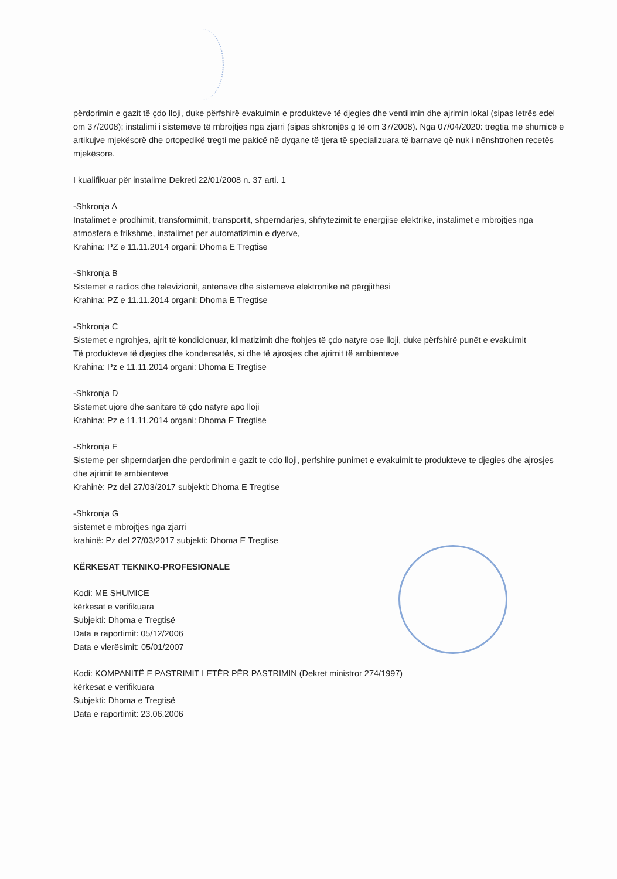përdorimin e gazit të çdo lloji, duke përfshirë evakuimin e produkteve të djegies dhe ventilimin dhe ajrimin lokal (sipas letrës edel om 37/2008); instalimi i sistemeve të mbrojtjes nga zjarri (sipas shkronjës g të om 37/2008). Nga 07/04/2020: tregtia me shumicë e artikujve mjekësorë dhe ortopedikë tregti me pakicë në dyqane të tjera të specializuara të barnave që nuk i nënshtrohen recetës mjekësore.
I kualifikuar për instalime Dekreti 22/01/2008 n. 37 arti. 1
-Shkronja A
Instalimet e prodhimit, transformimit, transportit, shperndarjes, shfrytezimit te energjise elektrike, instalimet e mbrojtjes nga atmosfera e frikshme, instalimet per automatizimin e dyerve,
Krahina: PZ e 11.11.2014 organi: Dhoma E Tregtise
-Shkronja B
Sistemet e radios dhe televizionit, antenave dhe sistemeve elektronike në përgjithësi
Krahina: PZ e 11.11.2014 organi: Dhoma E Tregtise
-Shkronja C
Sistemet e ngrohjes, ajrit të kondicionuar, klimatizimit dhe ftohjes të çdo natyre ose lloji, duke përfshirë punët e evakuimit
Të produkteve të djegies dhe kondensatës, si dhe të ajrosjes dhe ajrimit të ambienteve
Krahina: Pz e 11.11.2014 organi: Dhoma E Tregtise
-Shkronja D
Sistemet ujore dhe sanitare të çdo natyre apo lloji
Krahina: Pz e 11.11.2014 organi: Dhoma E Tregtise
-Shkronja E
Sisteme per shperndarjen dhe perdorimin e gazit te cdo lloji, perfshire punimet e evakuimit te produkteve te djegies dhe ajrosjes dhe ajrimit te ambienteve
Krahinë: Pz del 27/03/2017 subjekti: Dhoma E Tregtise
-Shkronja G
sistemet e mbrojtjes nga zjarri
krahinë: Pz del 27/03/2017 subjekti: Dhoma E Tregtise
KËRKESAT TEKNIKO-PROFESIONALE
Kodi: ME SHUMICE
kërkesat e verifikuara
Subjekti: Dhoma e Tregtisë
Data e raportimit: 05/12/2006
Data e vlerësimit: 05/01/2007
Kodi: KOMPANITË E PASTRIMIT LETËR PËR PASTRIMIN (Dekret ministror 274/1997)
kërkesat e verifikuara
Subjekti: Dhoma e Tregtisë
Data e raportimit: 23.06.2006